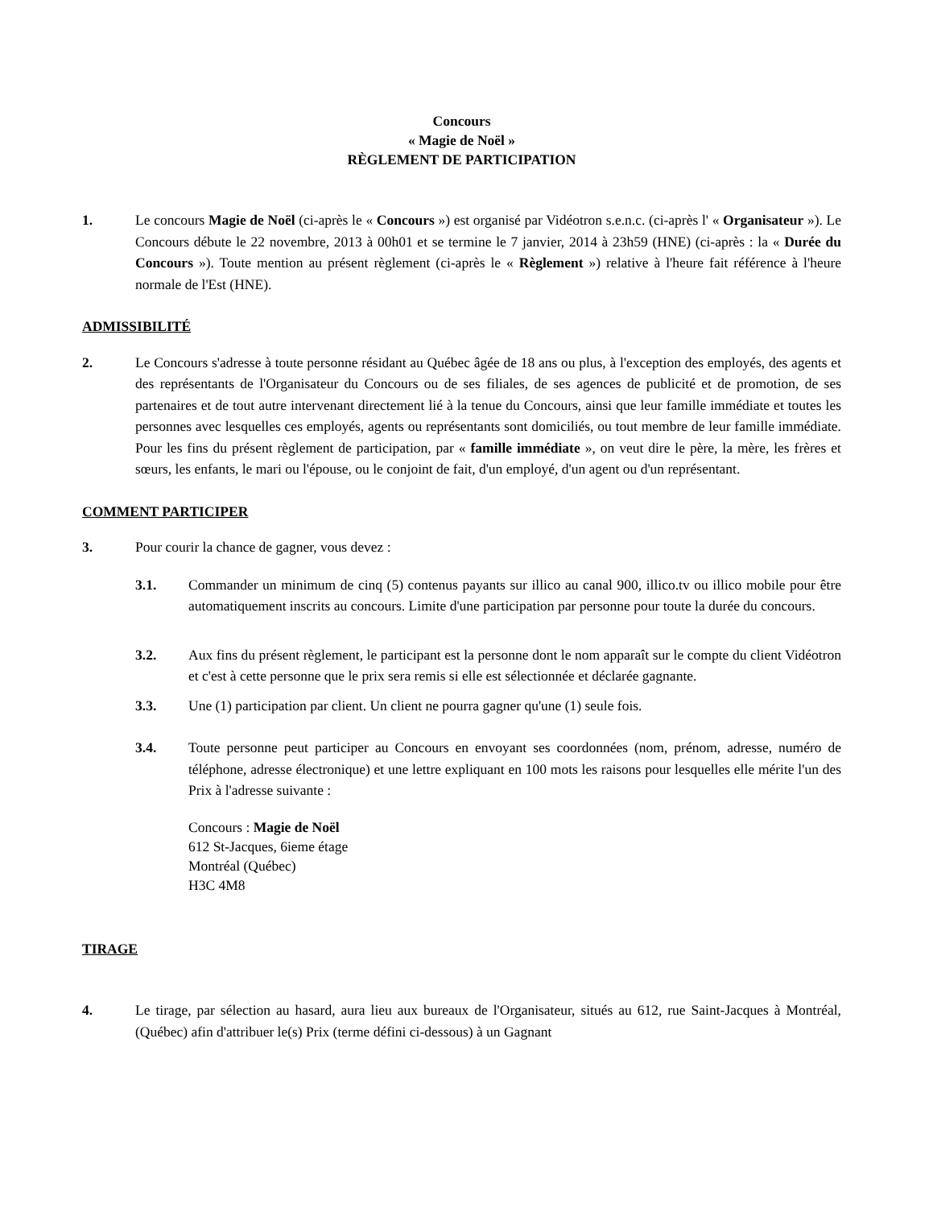Concours
« Magie de Noël »
RÈGLEMENT DE PARTICIPATION
1. Le concours Magie de Noël (ci-après le « Concours ») est organisé par Vidéotron s.e.n.c. (ci-après l' « Organisateur »). Le Concours débute le 22 novembre, 2013 à 00h01 et se termine le 7 janvier, 2014 à 23h59 (HNE) (ci-après : la « Durée du Concours »). Toute mention au présent règlement (ci-après le « Règlement ») relative à l'heure fait référence à l'heure normale de l'Est (HNE).
ADMISSIBILITÉ
2. Le Concours s'adresse à toute personne résidant au Québec âgée de 18 ans ou plus, à l'exception des employés, des agents et des représentants de l'Organisateur du Concours ou de ses filiales, de ses agences de publicité et de promotion, de ses partenaires et de tout autre intervenant directement lié à la tenue du Concours, ainsi que leur famille immédiate et toutes les personnes avec lesquelles ces employés, agents ou représentants sont domiciliés, ou tout membre de leur famille immédiate. Pour les fins du présent règlement de participation, par « famille immédiate », on veut dire le père, la mère, les frères et sœurs, les enfants, le mari ou l'épouse, ou le conjoint de fait, d'un employé, d'un agent ou d'un représentant.
COMMENT PARTICIPER
3. Pour courir la chance de gagner, vous devez :
3.1. Commander un minimum de cinq (5) contenus payants sur illico au canal 900, illico.tv ou illico mobile pour être automatiquement inscrits au concours. Limite d'une participation par personne pour toute la durée du concours.
3.2. Aux fins du présent règlement, le participant est la personne dont le nom apparaît sur le compte du client Vidéotron et c'est à cette personne que le prix sera remis si elle est sélectionnée et déclarée gagnante.
3.3. Une (1) participation par client. Un client ne pourra gagner qu'une (1) seule fois.
3.4. Toute personne peut participer au Concours en envoyant ses coordonnées (nom, prénom, adresse, numéro de téléphone, adresse électronique) et une lettre expliquant en 100 mots les raisons pour lesquelles elle mérite l'un des Prix à l'adresse suivante :
Concours : Magie de Noël
612 St-Jacques, 6ieme étage
Montréal (Québec)
H3C 4M8
TIRAGE
4. Le tirage, par sélection au hasard, aura lieu aux bureaux de l'Organisateur, situés au 612, rue Saint-Jacques à Montréal, (Québec) afin d'attribuer le(s) Prix (terme défini ci-dessous) à un Gagnant